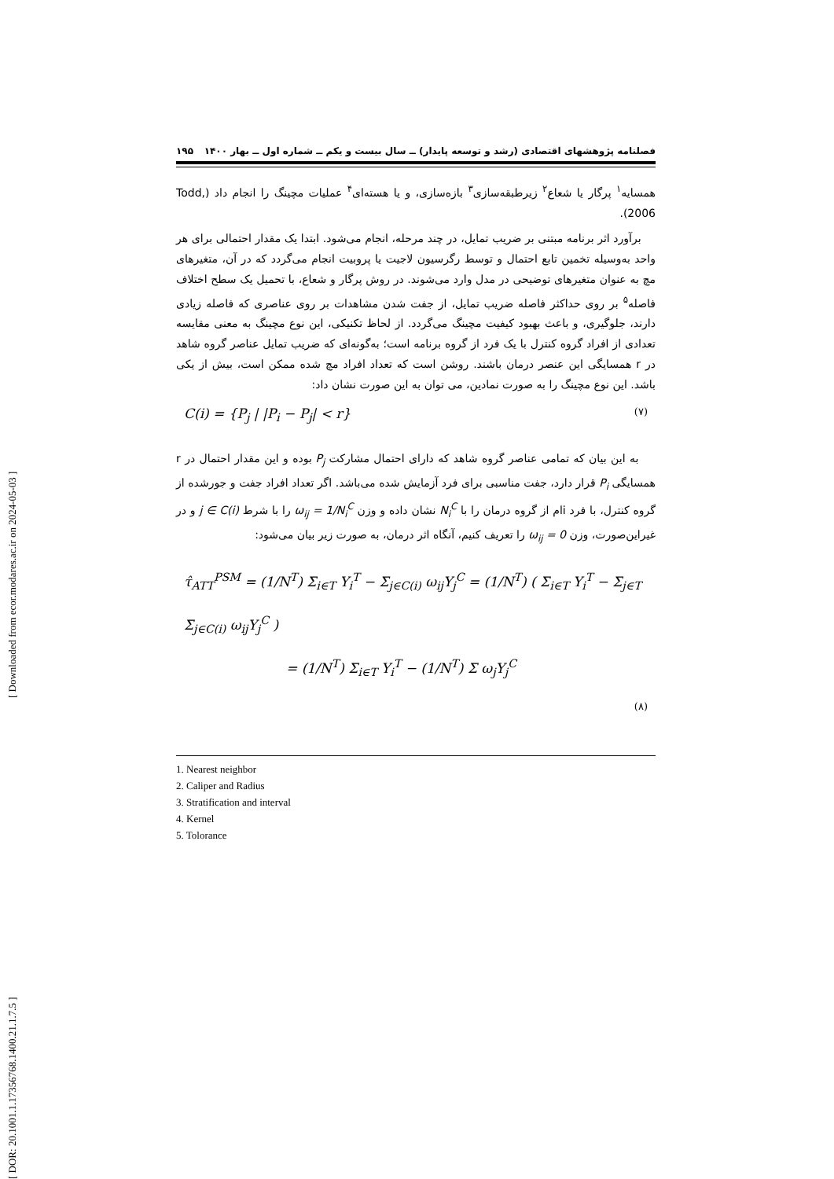[ DOR: 20.1001.1.17356768.1400.21.1.7.5 ] [ Downloaded from ecor.modares.ac.ir on 2024-05-03 ]
فصلنامه پژوهشهای اقتصادی (رشد و توسعه پایدار) ــ سال بیست و یکم ــ شماره اول ــ بهار ۱۴۰۰ ۱۹۵
همسایه<sup>۱</sup> پرگار یا شعاع<sup>۲</sup> زیرطبقه‌سازی<sup>۳</sup> بازه‌سازی، و یا هسته‌ای<sup>۴</sup> عملیات مچینگ را انجام داد (Todd, 2006).
برآورد اثر برنامه مبتنی بر ضریب تمایل، در چند مرحله، انجام می‌شود. ابتدا یک مقدار احتمالی برای هر واحد به‌وسیله تخمین تابع احتمال و توسط رگرسیون لاجیت یا پروبیت انجام می‌گردد که در آن، متغیرهای مچ به عنوان متغیرهای توضیحی در مدل وارد می‌شوند. در روش پرگار و شعاع، با تحمیل یک سطح اختلاف فاصله<sup>۵</sup> بر روی حداکثر فاصله ضریب تمایل، از جفت شدن مشاهدات بر روی عناصری که فاصله زیادی دارند، جلوگیری، و باعث بهبود کیفیت مچینگ می‌گردد. از لحاظ تکنیکی، این نوع مچینگ به معنی مقایسه تعدادی از افراد گروه کنترل با یک فرد از گروه برنامه است؛ به‌گونه‌ای که ضریب تمایل عناصر گروه شاهد در r همسایگی این عنصر درمان باشند. روشن است که تعداد افراد مچ شده ممکن است، بیش از یکی باشد. این نوع مچینگ را به صورت نمادین، می توان به این صورت نشان داد:
C(i) = {P<sub>j</sub> | |P<sub>i</sub> − P<sub>j</sub>| < r} (۷)
به این بیان که تمامی عناصر گروه شاهد که دارای احتمال مشارکت P<sub>j</sub> بوده و این مقدار احتمال در r همسایگی P<sub>i</sub> قرار دارد، جفت مناسبی برای فرد آزمایش شده می‌باشد. اگر تعداد افراد جفت و جورشده از گروه کنترل، با فرد iام از گروه درمان را با N<sub>i</sub><sup>C</sup> نشان داده و وزن ω<sub>ij</sub> = 1/N<sub>i</sub><sup>C</sup> را با شرط j ∈ C(i) و در غیراین‌صورت، وزن ω<sub>ij</sub> = 0 را تعریف کنیم، آنگاه اثر درمان، به صورت زیر بیان می‌شود:
τ̂<sub>ATT</sub><sup>PSM</sup> = (1/N<sup>T</sup>) Σ<sub>i∈T</sub> Y<sub>i</sub><sup>T</sup> − Σ<sub>j∈C(i)</sub> ω<sub>ij</sub>Y<sub>j</sub><sup>C</sup> = (1/N<sup>T</sup>) ( Σ<sub>i∈T</sub> Y<sub>i</sub><sup>T</sup> − Σ<sub>j∈T</sub> Σ<sub>j∈C(i)</sub> ω<sub>ij</sub>Y<sub>j</sub><sup>C</sup> )
= (1/N<sup>T</sup>) Σ<sub>i∈T</sub> Y<sub>i</sub><sup>T</sup> − (1/N<sup>T</sup>) Σ ω<sub>j</sub>Y<sub>j</sub><sup>C</sup>
(۸)
1. Nearest neighbor
2. Caliper and Radius
3. Stratification and interval
4. Kernel
5. Tolorance